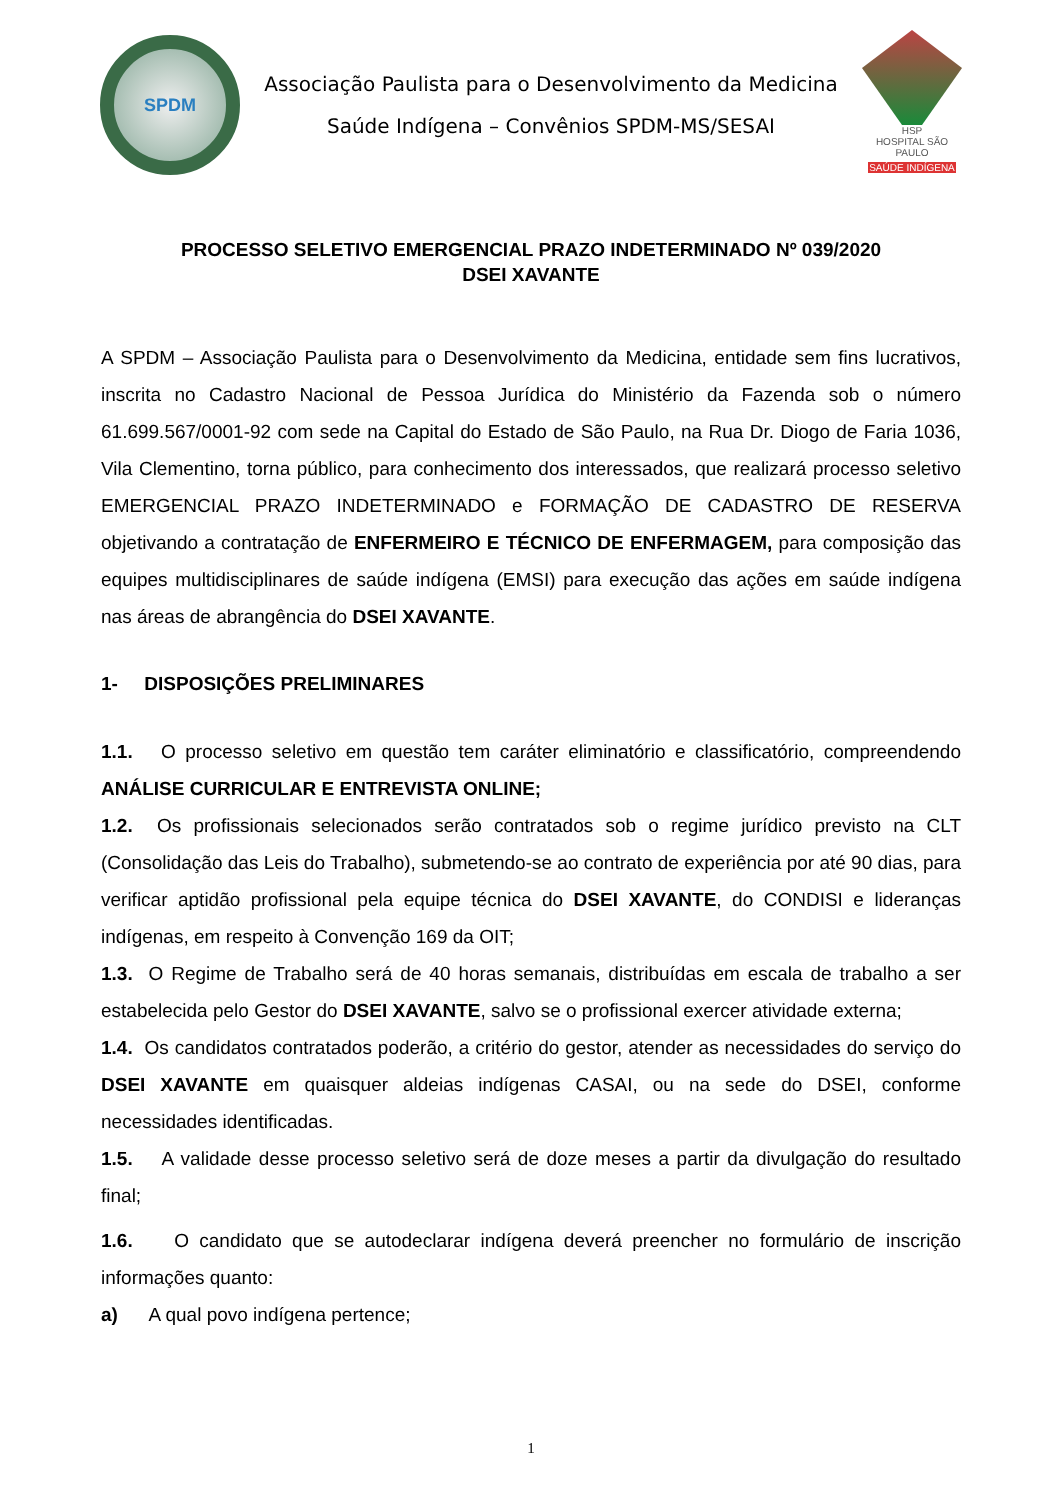SPDM
Associação Paulista para o Desenvolvimento da Medicina
Saúde Indígena – Convênios SPDM-MS/SESAI
HSP
HOSPITAL SÃO PAULO
SAÚDE INDÍGENA
PROCESSO SELETIVO EMERGENCIAL PRAZO INDETERMINADO Nº 039/2020
DSEI XAVANTE
A SPDM – Associação Paulista para o Desenvolvimento da Medicina, entidade sem fins lucrativos, inscrita no Cadastro Nacional de Pessoa Jurídica do Ministério da Fazenda sob o número 61.699.567/0001-92 com sede na Capital do Estado de São Paulo, na Rua Dr. Diogo de Faria 1036, Vila Clementino, torna público, para conhecimento dos interessados, que realizará processo seletivo EMERGENCIAL PRAZO INDETERMINADO e FORMAÇÃO DE CADASTRO DE RESERVA objetivando a contratação de ENFERMEIRO E TÉCNICO DE ENFERMAGEM, para composição das equipes multidisciplinares de saúde indígena (EMSI) para execução das ações em saúde indígena nas áreas de abrangência do DSEI XAVANTE.
1- DISPOSIÇÕES PRELIMINARES
1.1. O processo seletivo em questão tem caráter eliminatório e classificatório, compreendendo ANÁLISE CURRICULAR E ENTREVISTA ONLINE;
1.2. Os profissionais selecionados serão contratados sob o regime jurídico previsto na CLT (Consolidação das Leis do Trabalho), submetendo-se ao contrato de experiência por até 90 dias, para verificar aptidão profissional pela equipe técnica do DSEI XAVANTE, do CONDISI e lideranças indígenas, em respeito à Convenção 169 da OIT;
1.3. O Regime de Trabalho será de 40 horas semanais, distribuídas em escala de trabalho a ser estabelecida pelo Gestor do DSEI XAVANTE, salvo se o profissional exercer atividade externa;
1.4. Os candidatos contratados poderão, a critério do gestor, atender as necessidades do serviço do DSEI XAVANTE em quaisquer aldeias indígenas CASAI, ou na sede do DSEI, conforme necessidades identificadas.
1.5. A validade desse processo seletivo será de doze meses a partir da divulgação do resultado final;
1.6. O candidato que se autodeclarar indígena deverá preencher no formulário de inscrição informações quanto:
a) A qual povo indígena pertence;
1